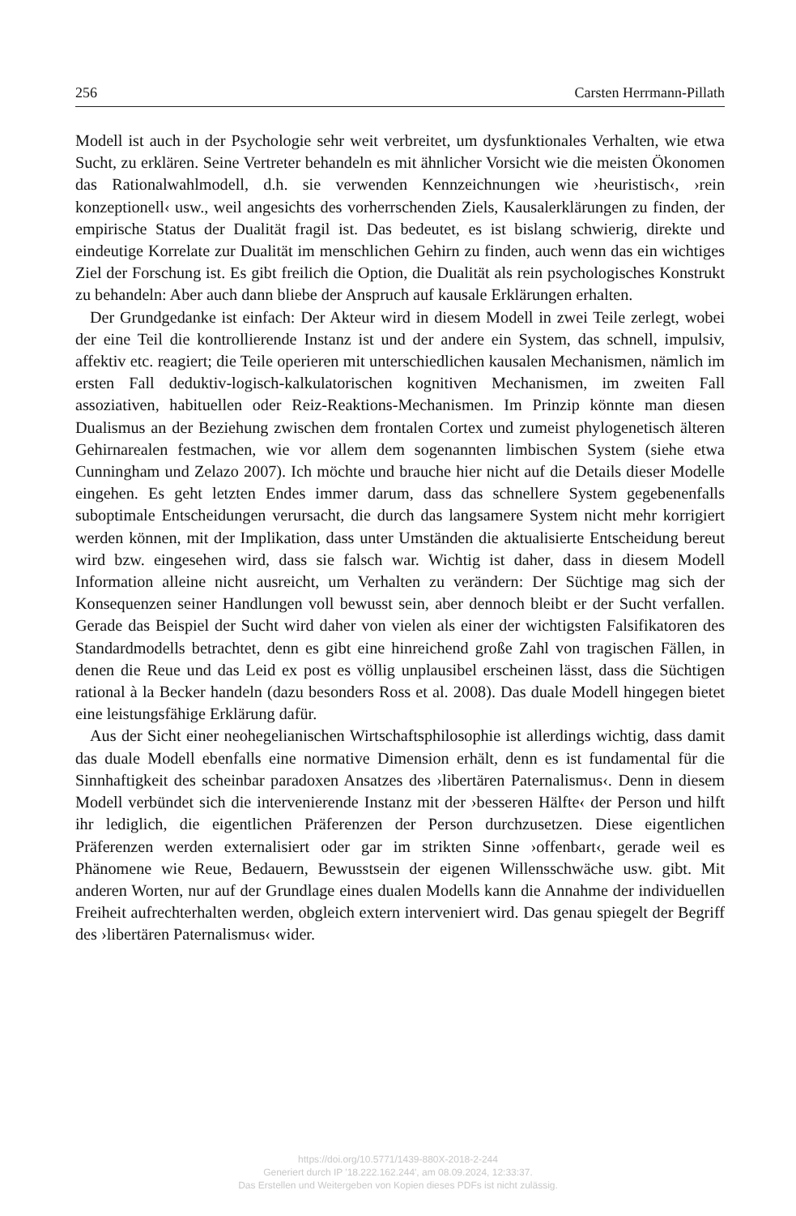256 Carsten Herrmann-Pillath
Modell ist auch in der Psychologie sehr weit verbreitet, um dysfunktionales Verhalten, wie etwa Sucht, zu erklären. Seine Vertreter behandeln es mit ähnlicher Vorsicht wie die meisten Ökonomen das Rationalwahlmodell, d.h. sie verwenden Kennzeichnungen wie ›heuristisch‹, ›rein konzeptionell‹ usw., weil angesichts des vorherrschenden Ziels, Kausalerklärungen zu finden, der empirische Status der Dualität fragil ist. Das bedeutet, es ist bislang schwierig, direkte und eindeutige Korrelate zur Dualität im menschlichen Gehirn zu finden, auch wenn das ein wichtiges Ziel der Forschung ist. Es gibt freilich die Option, die Dualität als rein psychologisches Konstrukt zu behandeln: Aber auch dann bliebe der Anspruch auf kausale Erklärungen erhalten.
Der Grundgedanke ist einfach: Der Akteur wird in diesem Modell in zwei Teile zerlegt, wobei der eine Teil die kontrollierende Instanz ist und der andere ein System, das schnell, impulsiv, affektiv etc. reagiert; die Teile operieren mit unterschiedlichen kausalen Mechanismen, nämlich im ersten Fall deduktiv-logisch-kalkulatorischen kognitiven Mechanismen, im zweiten Fall assoziativen, habituellen oder Reiz-Reaktions-Mechanismen. Im Prinzip könnte man diesen Dualismus an der Beziehung zwischen dem frontalen Cortex und zumeist phylogenetisch älteren Gehirnarealen festmachen, wie vor allem dem sogenannten limbischen System (siehe etwa Cunningham und Zelazo 2007). Ich möchte und brauche hier nicht auf die Details dieser Modelle eingehen. Es geht letzten Endes immer darum, dass das schnellere System gegebenenfalls suboptimale Entscheidungen verursacht, die durch das langsamere System nicht mehr korrigiert werden können, mit der Implikation, dass unter Umständen die aktualisierte Entscheidung bereut wird bzw. eingesehen wird, dass sie falsch war. Wichtig ist daher, dass in diesem Modell Information alleine nicht ausreicht, um Verhalten zu verändern: Der Süchtige mag sich der Konsequenzen seiner Handlungen voll bewusst sein, aber dennoch bleibt er der Sucht verfallen. Gerade das Beispiel der Sucht wird daher von vielen als einer der wichtigsten Falsifikatoren des Standardmodells betrachtet, denn es gibt eine hinreichend große Zahl von tragischen Fällen, in denen die Reue und das Leid ex post es völlig unplausibel erscheinen lässt, dass die Süchtigen rational à la Becker handeln (dazu besonders Ross et al. 2008). Das duale Modell hingegen bietet eine leistungsfähige Erklärung dafür.
Aus der Sicht einer neohegelianischen Wirtschaftsphilosophie ist allerdings wichtig, dass damit das duale Modell ebenfalls eine normative Dimension erhält, denn es ist fundamental für die Sinnhaftigkeit des scheinbar paradoxen Ansatzes des ›libertären Paternalismus‹. Denn in diesem Modell verbündet sich die intervenierende Instanz mit der ›besseren Hälfte‹ der Person und hilft ihr lediglich, die eigentlichen Präferenzen der Person durchzusetzen. Diese eigentlichen Präferenzen werden externalisiert oder gar im strikten Sinne ›offenbart‹, gerade weil es Phänomene wie Reue, Bedauern, Bewusstsein der eigenen Willensschwäche usw. gibt. Mit anderen Worten, nur auf der Grundlage eines dualen Modells kann die Annahme der individuellen Freiheit aufrechterhalten werden, obgleich extern interveniert wird. Das genau spiegelt der Begriff des ›libertären Paternalismus‹ wider.
https://doi.org/10.5771/1439-880X-2018-2-244
Generiert durch IP '18.222.162.244', am 08.09.2024, 12:33:37.
Das Erstellen und Weitergeben von Kopien dieses PDFs ist nicht zulässig.